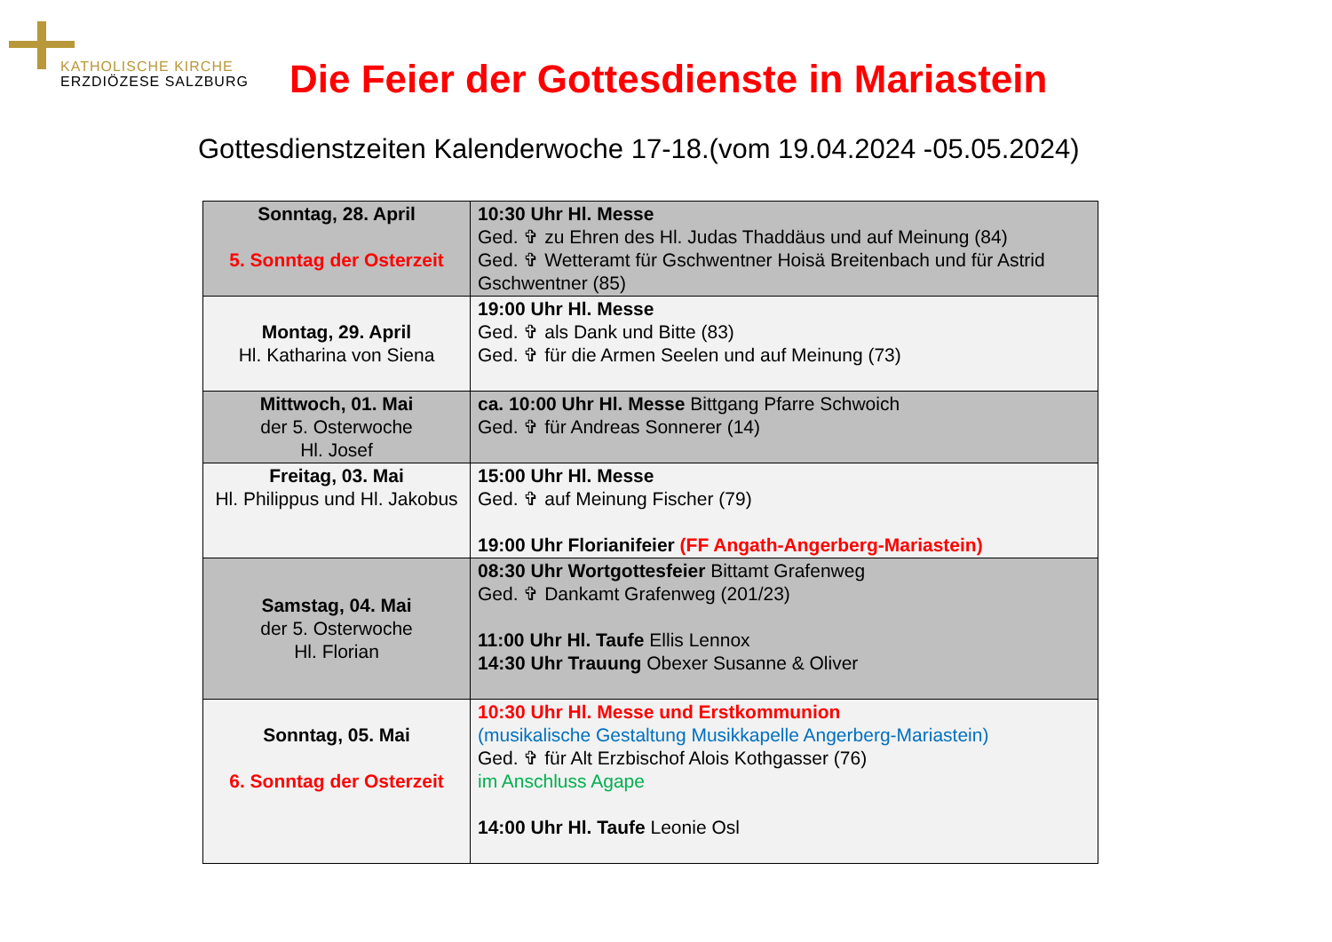KATHOLISCHE KIRCHE
ERZDIÖZESE SALZBURG
Die Feier der Gottesdienste in Mariastein
Gottesdienstzeiten Kalenderwoche 17-18.(vom 19.04.2024 -05.05.2024)
| Sonntag, 28. April 5. Sonntag der Osterzeit | 10:30 Uhr Hl. Messe Ged. ✞ zu Ehren des Hl. Judas Thaddäus und auf Meinung (84) Ged. ✞ Wetteramt für Gschwentner Hoisä Breitenbach und für Astrid Gschwentner (85) |
| Montag, 29. April Hl. Katharina von Siena | 19:00 Uhr Hl. Messe Ged. ✞ als Dank und Bitte (83) Ged. ✞ für die Armen Seelen und auf Meinung (73) |
| Mittwoch, 01. Mai der 5. Osterwoche Hl. Josef | ca. 10:00 Uhr Hl. Messe Bittgang Pfarre Schwoich Ged. ✞ für Andreas Sonnerer (14) |
| Freitag, 03. Mai Hl. Philippus und Hl. Jakobus | 15:00 Uhr Hl. Messe Ged. ✞ auf Meinung Fischer (79) 19:00 Uhr Florianifeier (FF Angath-Angerberg-Mariastein) |
| Samstag, 04. Mai der 5. Osterwoche Hl. Florian | 08:30 Uhr Wortgottesfeier Bittamt Grafenweg Ged. ✞ Dankamt Grafenweg (201/23) 11:00 Uhr Hl. Taufe Ellis Lennox 14:30 Uhr Trauung Obexer Susanne & Oliver |
| Sonntag, 05. Mai 6. Sonntag der Osterzeit | 10:30 Uhr Hl. Messe und Erstkommunion (musikalische Gestaltung Musikkapelle Angerberg-Mariastein) Ged. ✞ für Alt Erzbischof Alois Kothgasser (76) im Anschluss Agape 14:00 Uhr Hl. Taufe Leonie Osl |